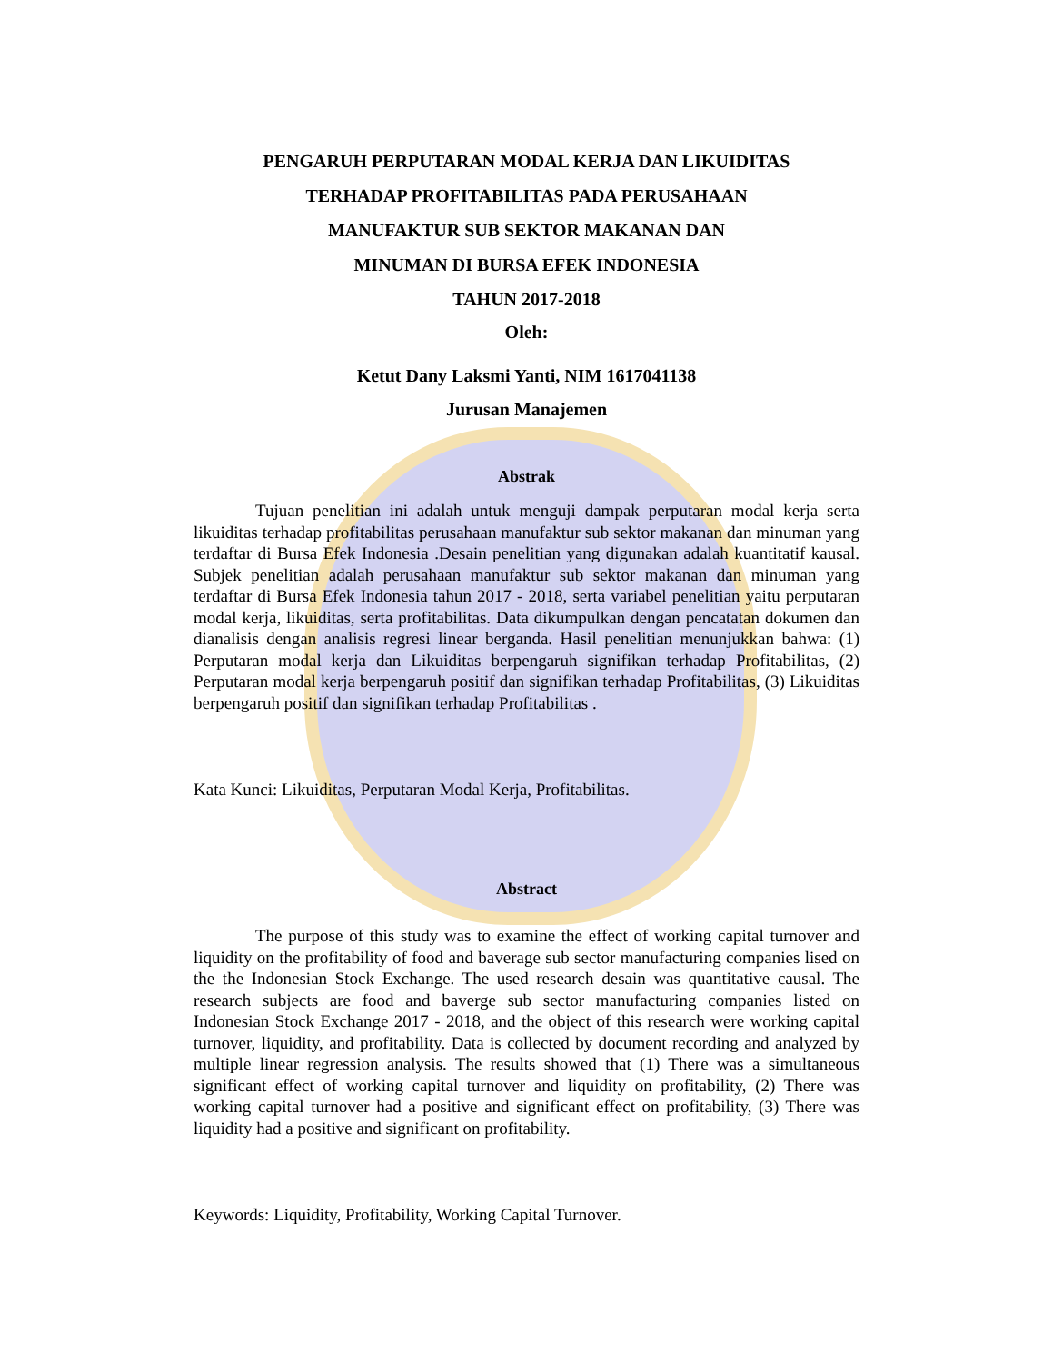PENGARUH PERPUTARAN MODAL KERJA DAN LIKUIDITAS
TERHADAP PROFITABILITAS PADA PERUSAHAAN
MANUFAKTUR SUB SEKTOR MAKANAN DAN
MINUMAN DI BURSA EFEK INDONESIA
TAHUN 2017-2018
Oleh:
Ketut Dany Laksmi Yanti, NIM 1617041138
Jurusan Manajemen
Abstrak
Tujuan penelitian ini adalah untuk menguji dampak perputaran modal kerja serta likuiditas terhadap profitabilitas perusahaan manufaktur sub sektor makanan dan minuman yang terdaftar di Bursa Efek Indonesia .Desain penelitian yang digunakan adalah kuantitatif kausal. Subjek penelitian adalah perusahaan manufaktur sub sektor makanan dan minuman yang terdaftar di Bursa Efek Indonesia tahun 2017 - 2018, serta variabel penelitian yaitu perputaran modal kerja, likuiditas, serta profitabilitas. Data dikumpulkan dengan pencatatan dokumen dan dianalisis dengan analisis regresi linear berganda. Hasil penelitian menunjukkan bahwa: (1) Perputaran modal kerja dan Likuiditas berpengaruh signifikan terhadap Profitabilitas, (2) Perputaran modal kerja berpengaruh positif dan signifikan terhadap Profitabilitas, (3) Likuiditas berpengaruh positif dan signifikan terhadap Profitabilitas .
Kata Kunci: Likuiditas, Perputaran Modal Kerja, Profitabilitas.
Abstract
The purpose of this study was to examine the effect of working capital turnover and liquidity on the profitability of food and baverage sub sector manufacturing companies lised on the the Indonesian Stock Exchange. The used research desain was quantitative causal. The research subjects are food and baverge sub sector manufacturing companies listed on Indonesian Stock Exchange 2017 - 2018, and the object of this research were working capital turnover, liquidity, and profitability. Data is collected by document recording and analyzed by multiple linear regression analysis. The results showed that (1) There was a simultaneous significant effect of working capital turnover and liquidity on profitability, (2) There was working capital turnover had a positive and significant effect on profitability, (3) There was liquidity had a positive and significant on profitability.
Keywords: Liquidity, Profitability, Working Capital Turnover.